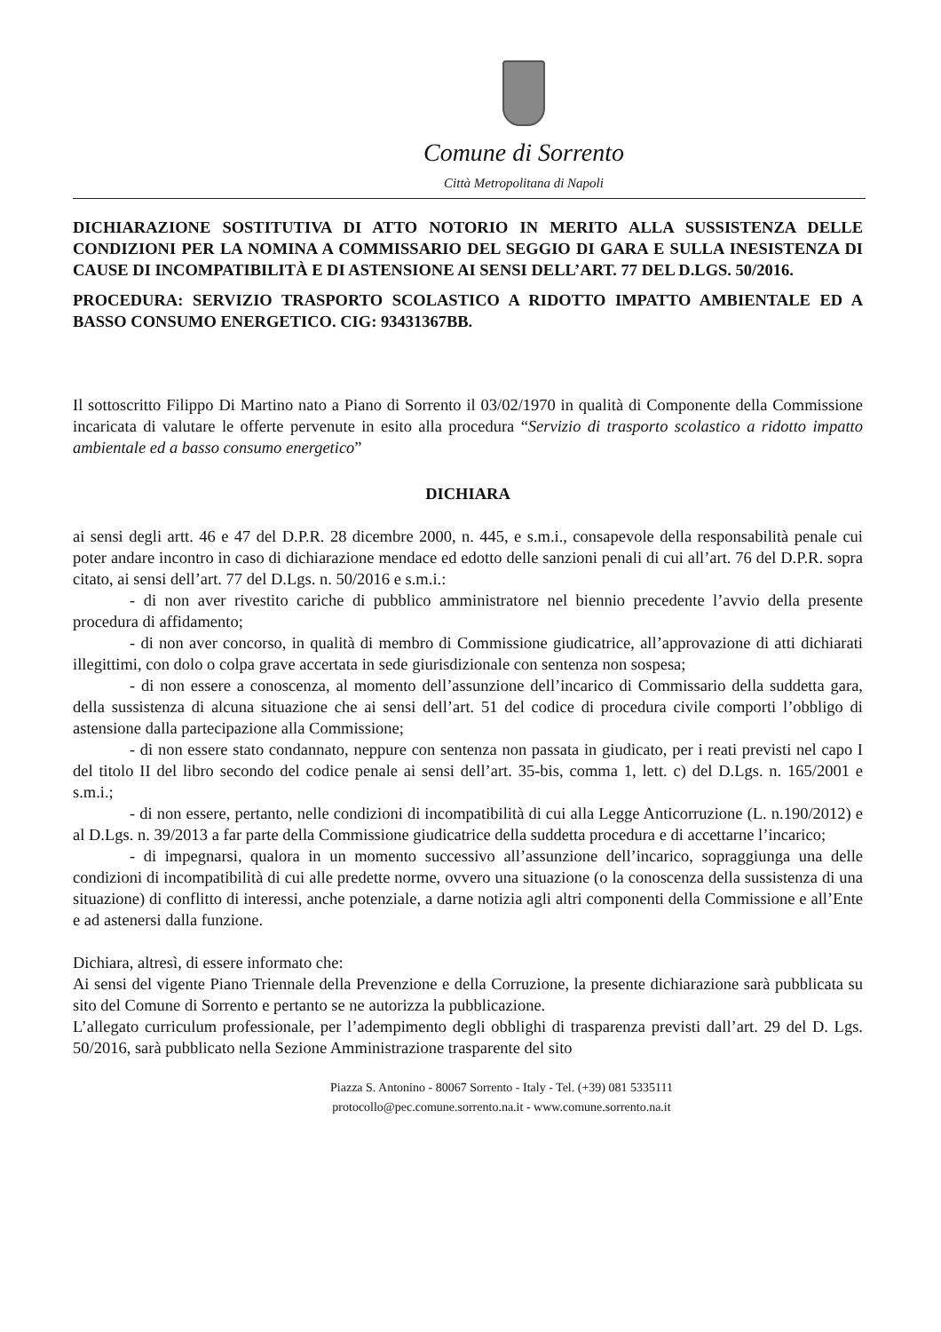Comune di Sorrento
Città Metropolitana di Napoli
DICHIARAZIONE SOSTITUTIVA DI ATTO NOTORIO IN MERITO ALLA SUSSISTENZA DELLE CONDIZIONI PER LA NOMINA A COMMISSARIO DEL SEGGIO DI GARA E SULLA INESISTENZA DI CAUSE DI INCOMPATIBILITÀ E DI ASTENSIONE AI SENSI DELL’ART. 77 DEL D.LGS. 50/2016.
PROCEDURA: SERVIZIO TRASPORTO SCOLASTICO A RIDOTTO IMPATTO AMBIENTALE ED A BASSO CONSUMO ENERGETICO. CIG: 93431367BB.
Il sottoscritto Filippo Di Martino nato a Piano di Sorrento il 03/02/1970 in qualità di Componente della Commissione incaricata di valutare le offerte pervenute in esito alla procedura “Servizio di trasporto scolastico a ridotto impatto ambientale ed a basso consumo energetico”
DICHIARA
ai sensi degli artt. 46 e 47 del D.P.R. 28 dicembre 2000, n. 445, e s.m.i., consapevole della responsabilità penale cui poter andare incontro in caso di dichiarazione mendace ed edotto delle sanzioni penali di cui all’art. 76 del D.P.R. sopra citato, ai sensi dell’art. 77 del D.Lgs. n. 50/2016 e s.m.i.:
- di non aver rivestito cariche di pubblico amministratore nel biennio precedente l’avvio della presente procedura di affidamento;
- di non aver concorso, in qualità di membro di Commissione giudicatrice, all’approvazione di atti dichiarati illegittimi, con dolo o colpa grave accertata in sede giurisdizionale con sentenza non sospesa;
- di non essere a conoscenza, al momento dell’assunzione dell’incarico di Commissario della suddetta gara, della sussistenza di alcuna situazione che ai sensi dell’art. 51 del codice di procedura civile comporti l’obbligo di astensione dalla partecipazione alla Commissione;
- di non essere stato condannato, neppure con sentenza non passata in giudicato, per i reati previsti nel capo I del titolo II del libro secondo del codice penale ai sensi dell’art. 35-bis, comma 1, lett. c) del D.Lgs. n. 165/2001 e s.m.i.;
- di non essere, pertanto, nelle condizioni di incompatibilità di cui alla Legge Anticorruzione (L. n.190/2012) e al D.Lgs. n. 39/2013 a far parte della Commissione giudicatrice della suddetta procedura e di accettarne l’incarico;
- di impegnarsi, qualora in un momento successivo all’assunzione dell’incarico, sopraggiunga una delle condizioni di incompatibilità di cui alle predette norme, ovvero una situazione (o la conoscenza della sussistenza di una situazione) di conflitto di interessi, anche potenziale, a darne notizia agli altri componenti della Commissione e all’Ente e ad astenersi dalla funzione.
Dichiara, altresì, di essere informato che:
Ai sensi del vigente Piano Triennale della Prevenzione e della Corruzione, la presente dichiarazione sarà pubblicata su sito del Comune di Sorrento e pertanto se ne autorizza la pubblicazione.
L’allegato curriculum professionale, per l’adempimento degli obblighi di trasparenza previsti dall’art. 29 del D. Lgs. 50/2016, sarà pubblicato nella Sezione Amministrazione trasparente del sito
Piazza S. Antonino - 80067 Sorrento - Italy - Tel. (+39) 081 5335111
protocollo@pec.comune.sorrento.na.it - www.comune.sorrento.na.it